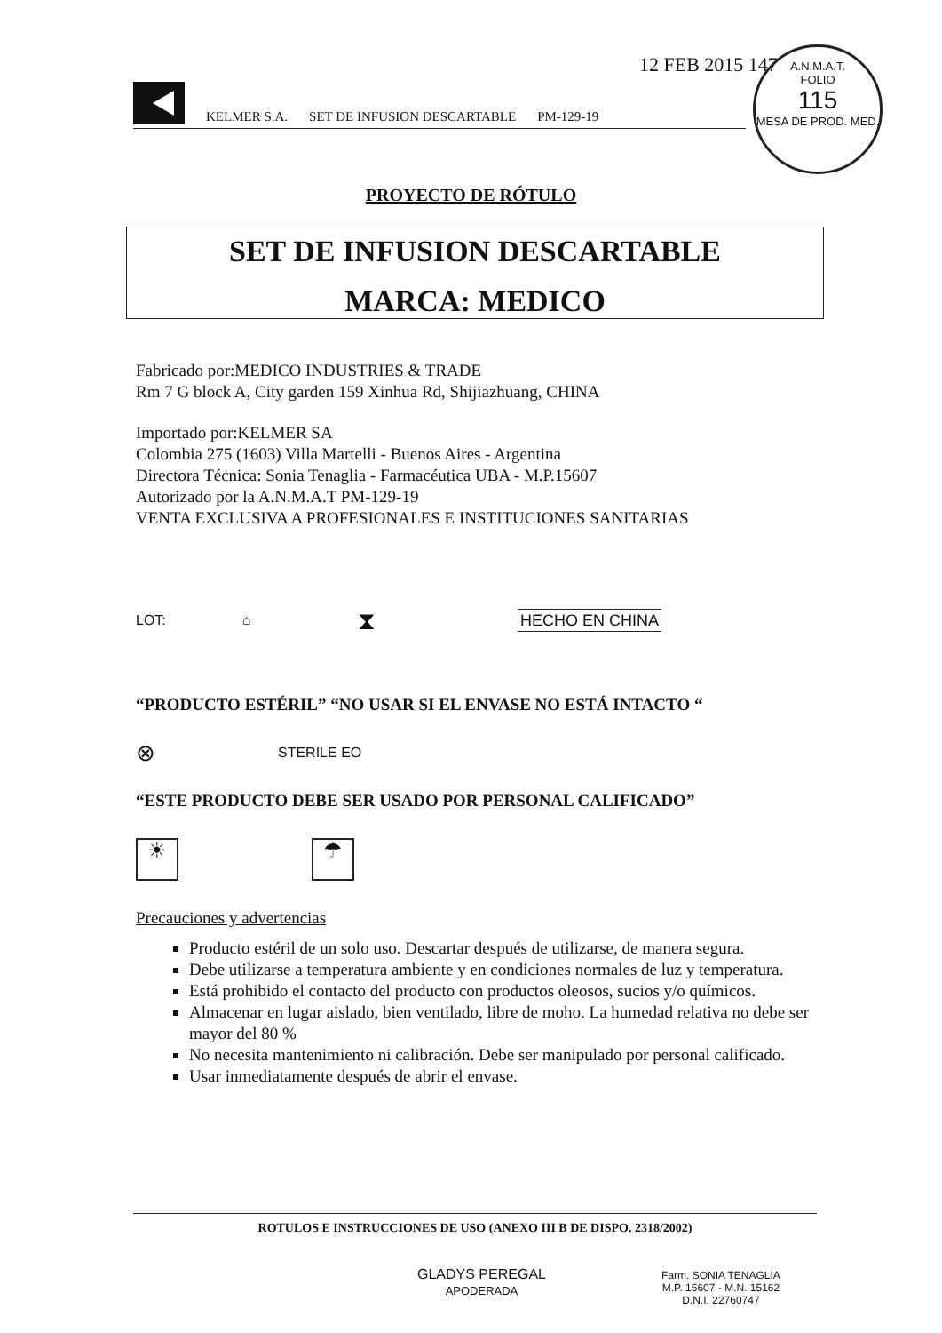12 FEB 2015 147
A.N.M.A.T.
FOLIO
115
MESA DE PROD. MED.
KELMER S.A. SET DE INFUSION DESCARTABLE PM-129-19
PROYECTO DE RÓTULO
SET DE INFUSION DESCARTABLE
MARCA: MEDICO
Fabricado por:MEDICO INDUSTRIES & TRADE
Rm 7 G block A, City garden 159 Xinhua Rd, Shijiazhuang, CHINA
Importado por:KELMER SA
Colombia 275 (1603) Villa Martelli - Buenos Aires - Argentina
Directora Técnica: Sonia Tenaglia - Farmacéutica UBA - M.P.15607
Autorizado por la A.N.M.A.T PM-129-19
VENTA EXCLUSIVA A PROFESIONALES E INSTITUCIONES SANITARIAS
LOT: ⌂ ⧗ HECHO EN CHINA
“PRODUCTO ESTÉRIL” “NO USAR SI EL ENVASE NO ESTÁ INTACTO “
⊗ STERILE EO
“ESTE PRODUCTO DEBE SER USADO POR PERSONAL CALIFICADO”
☀ ☂
Precauciones y advertencias
Producto estéril de un solo uso. Descartar después de utilizarse, de manera segura.
Debe utilizarse a temperatura ambiente y en condiciones normales de luz y temperatura.
Está prohibido el contacto del producto con productos oleosos, sucios y/o químicos.
Almacenar en lugar aislado, bien ventilado, libre de moho. La humedad relativa no debe ser mayor del 80 %
No necesita mantenimiento ni calibración. Debe ser manipulado por personal calificado.
Usar inmediatamente después de abrir el envase.
ROTULOS E INSTRUCCIONES DE USO (ANEXO III B DE DISPO. 2318/2002)
GLADYS PEREGAL
APODERADA
Farm. SONIA TENAGLIA
M.P. 15607 - M.N. 15162
D.N.I. 22760747